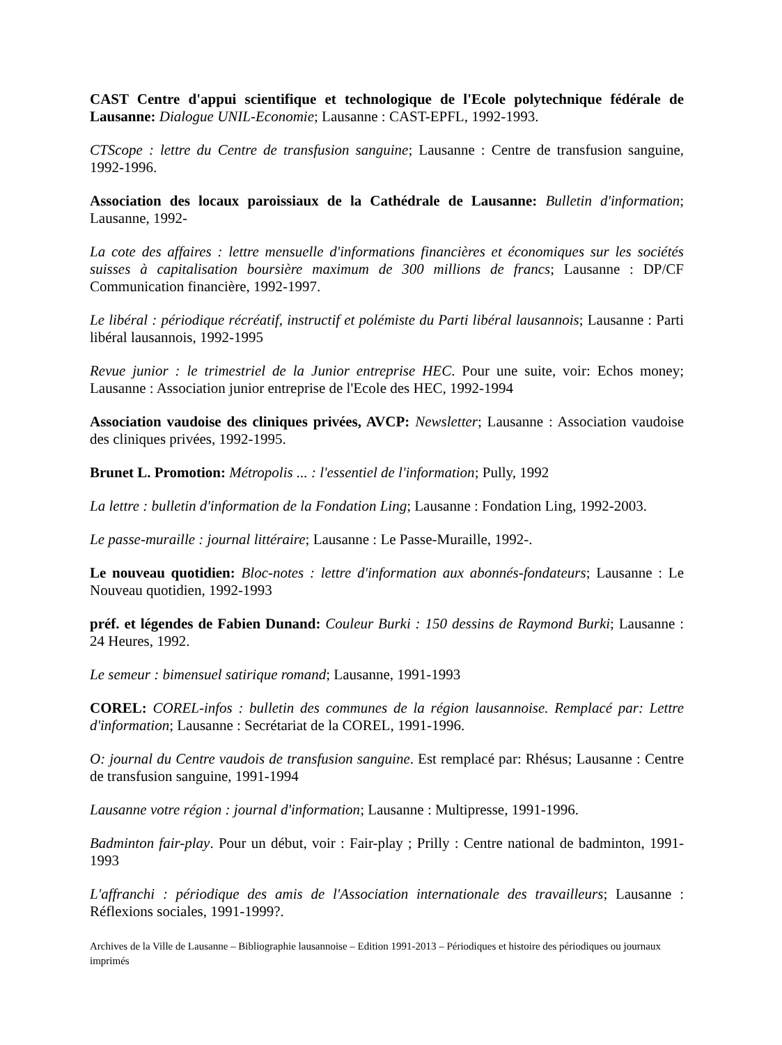CAST Centre d'appui scientifique et technologique de l'Ecole polytechnique fédérale de Lausanne: Dialogue UNIL-Economie; Lausanne : CAST-EPFL, 1992-1993.
CTScope : lettre du Centre de transfusion sanguine; Lausanne : Centre de transfusion sanguine, 1992-1996.
Association des locaux paroissiaux de la Cathédrale de Lausanne: Bulletin d'information; Lausanne, 1992-
La cote des affaires : lettre mensuelle d'informations financières et économiques sur les sociétés suisses à capitalisation boursière maximum de 300 millions de francs; Lausanne : DP/CF Communication financière, 1992-1997.
Le libéral : périodique récréatif, instructif et polémiste du Parti libéral lausannois; Lausanne : Parti libéral lausannois, 1992-1995
Revue junior : le trimestriel de la Junior entreprise HEC. Pour une suite, voir: Echos money; Lausanne : Association junior entreprise de l'Ecole des HEC, 1992-1994
Association vaudoise des cliniques privées, AVCP: Newsletter; Lausanne : Association vaudoise des cliniques privées, 1992-1995.
Brunet L. Promotion: Métropolis ... : l'essentiel de l'information; Pully, 1992
La lettre : bulletin d'information de la Fondation Ling; Lausanne : Fondation Ling, 1992-2003.
Le passe-muraille : journal littéraire; Lausanne : Le Passe-Muraille, 1992-.
Le nouveau quotidien: Bloc-notes : lettre d'information aux abonnés-fondateurs; Lausanne : Le Nouveau quotidien, 1992-1993
préf. et légendes de Fabien Dunand: Couleur Burki : 150 dessins de Raymond Burki; Lausanne : 24 Heures, 1992.
Le semeur : bimensuel satirique romand; Lausanne, 1991-1993
COREL: COREL-infos : bulletin des communes de la région lausannoise. Remplacé par: Lettre d'information; Lausanne : Secrétariat de la COREL, 1991-1996.
O: journal du Centre vaudois de transfusion sanguine. Est remplacé par: Rhésus; Lausanne : Centre de transfusion sanguine, 1991-1994
Lausanne votre région : journal d'information; Lausanne : Multipresse, 1991-1996.
Badminton fair-play. Pour un début, voir : Fair-play ; Prilly : Centre national de badminton, 1991-1993
L'affranchi : périodique des amis de l'Association internationale des travailleurs; Lausanne : Réflexions sociales, 1991-1999?.
Archives de la Ville de Lausanne – Bibliographie lausannoise – Edition 1991-2013 – Périodiques et histoire des périodiques ou journaux imprimés